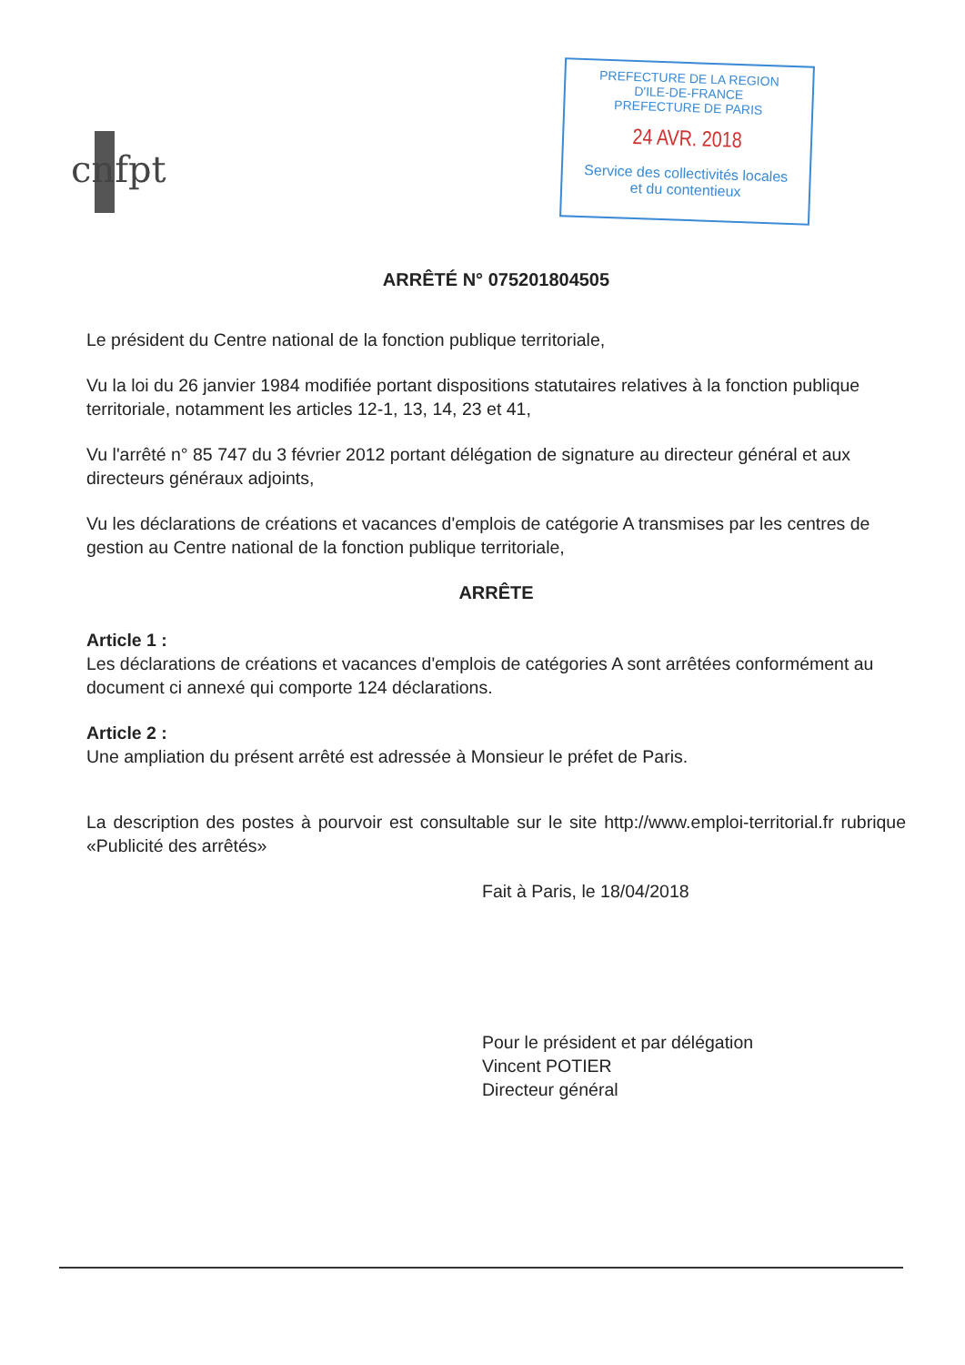cnfpt
PREFECTURE DE LA REGION
D'ILE-DE-FRANCE
PREFECTURE DE PARIS
24 AVR. 2018
Service des collectivités locales
et du contentieux
ARRÊTÉ N° 075201804505
Le président du Centre national de la fonction publique territoriale,
Vu la loi du 26 janvier 1984 modifiée portant dispositions statutaires relatives à la fonction publique territoriale, notamment les articles 12-1, 13, 14, 23 et 41,
Vu l'arrêté n° 85 747 du 3 février 2012 portant délégation de signature au directeur général et aux directeurs généraux adjoints,
Vu les déclarations de créations et vacances d'emplois de catégorie A transmises par les centres de gestion au Centre national de la fonction publique territoriale,
ARRÊTE
Article 1 :
Les déclarations de créations et vacances d'emplois de catégories A sont arrêtées conformément au document ci annexé qui comporte 124 déclarations.
Article 2 :
Une ampliation du présent arrêté est adressée à Monsieur le préfet de Paris.
La description des postes à pourvoir est consultable sur le site http://www.emploi-territorial.fr rubrique «Publicité des arrêtés»
Fait à Paris, le 18/04/2018
Pour le président et par délégation
Vincent POTIER
Directeur général